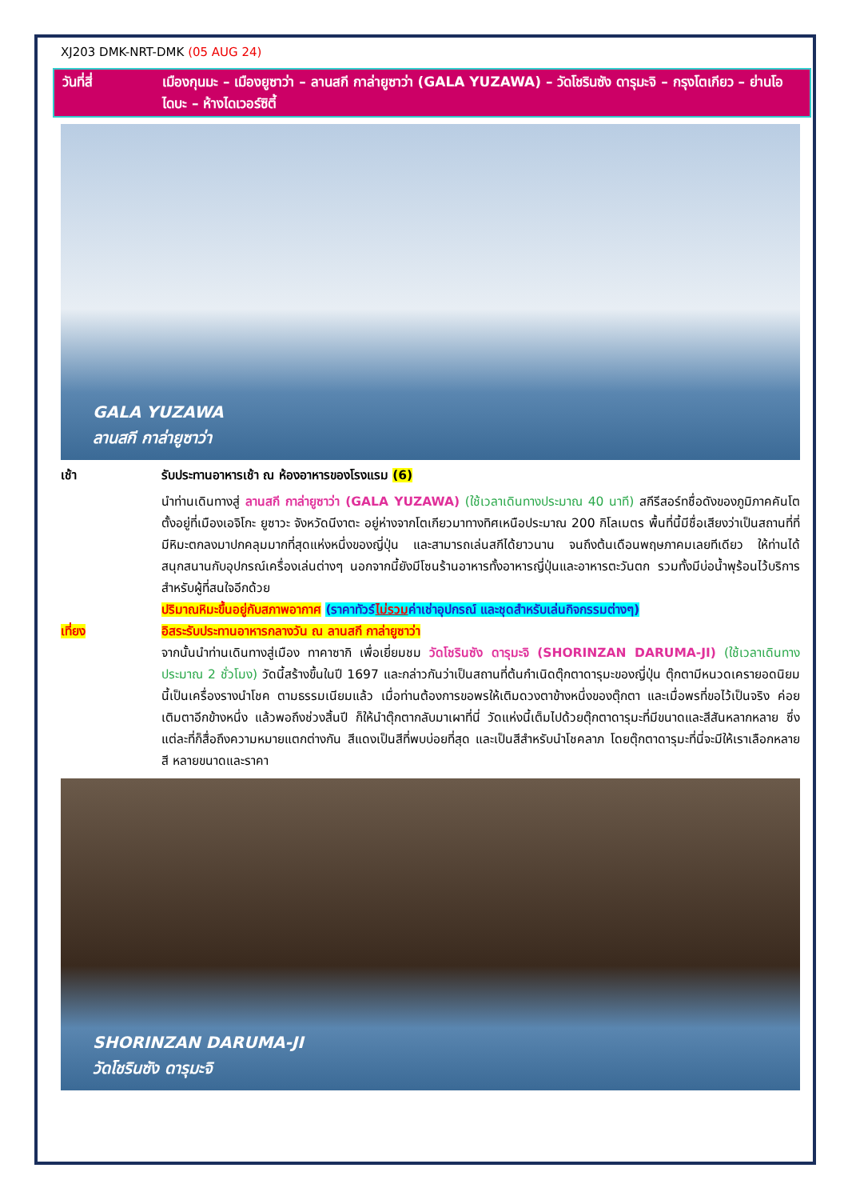XJ203 DMK-NRT-DMK (05 AUG 24)
วันที่สี่ เมืองกุนมะ – เมืองยูซาว่า – ลานสกี กาล่ายูซาว่า (GALA YUZAWA) – วัดโชรินซัง ดารุมะจิ – กรุงโตเกียว – ย่านโอไดบะ – ห้างไดเวอร์ซิตี้
GALA YUZAWA
ลานสกี กาล่ายูซาว่า
เช้า รับประทานอาหารเช้า ณ ห้องอาหารของโรงแรม (6)
นำท่านเดินทางสู่ ลานสกี กาล่ายูซาว่า (GALA YUZAWA) (ใช้เวลาเดินทางประมาณ 40 นาที) สกีรีสอร์ทชื่อดังของภูมิภาคคันโต ตั้งอยู่ที่เมืองเอจิโกะ ยูซาวะ จังหวัดนีงาตะ อยู่ห่างจากโตเกียวมาทางทิศเหนือประมาณ 200 กิโลเมตร พื้นที่นี้มีชื่อเสียงว่าเป็นสถานที่ที่มีหิมะตกลงมาปกคลุมมากที่สุดแห่งหนึ่งของญี่ปุ่น และสามารถเล่นสกีได้ยาวนาน จนถึงต้นเดือนพฤษภาคมเลยทีเดียว ให้ท่านได้สนุกสนานกับอุปกรณ์เครื่องเล่นต่างๆ นอกจากนี้ยังมีโซนร้านอาหารทั้งอาหารญี่ปุ่นและอาหารตะวันตก รวมทั้งมีบ่อน้ำพุร้อนไว้บริการสำหรับผู้ที่สนใจอีกด้วย
ปริมาณหิมะขึ้นอยู่กับสภาพอากาศ (ราคาทัวร์ไม่รวมค่าเช่าอุปกรณ์ และชุดสำหรับเล่นกิจกรรมต่างๆ)
เที่ยง อิสระรับประทานอาหารกลางวัน ณ ลานสกี กาล่ายูซาว่า
จากนั้นนำท่านเดินทางสู่เมือง ทาคาซากิ เพื่อเยี่ยมชม วัดโชรินซัง ดารุมะจิ (SHORINZAN DARUMA-JI) (ใช้เวลาเดินทางประมาณ 2 ชั่วโมง) วัดนี้สร้างขึ้นในปี 1697 และกล่าวกันว่าเป็นสถานที่ต้นกำเนิดตุ๊กตาดารุมะของญี่ปุ่น ตุ๊กตามีหนวดเครายอดนิยมนี้เป็นเครื่องรางนำโชค ตามธรรมเนียมแล้ว เมื่อท่านต้องการขอพรให้เติมดวงตาข้างหนึ่งของตุ๊กตา และเมื่อพรที่ขอไว้เป็นจริง ค่อยเติมตาอีกข้างหนึ่ง แล้วพอถึงช่วงสิ้นปี ก็ให้นำตุ๊กตากลับมาเผาที่นี่ วัดแห่งนี้เต็มไปด้วยตุ๊กตาดารุมะที่มีขนาดและสีสันหลากหลาย ซึ่งแต่ละที่ก็สื่อถึงความหมายแตกต่างกัน สีแดงเป็นสีที่พบบ่อยที่สุด และเป็นสีสำหรับนำโชคลาภ โดยตุ๊กตาดารุมะที่นี่จะมีให้เราเลือกหลายสี หลายขนาดและราคา
SHORINZAN DARUMA-JI
วัดโชรินซัง ดารุมะจิ